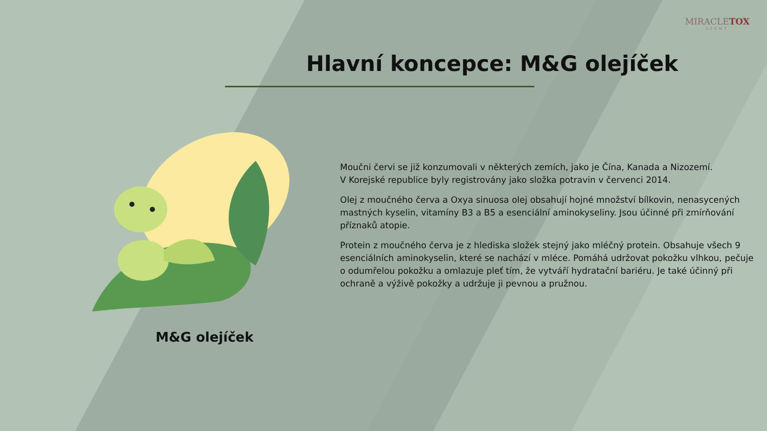MIRACLETOX
LIGHT
Hlavní koncepce: M&G olejíček
M&G olejíček
Moučni červi se již konzumovali v některých zemích, jako je Čína, Kanada a Nizozemí.
V Korejské republice byly registrovány jako složka potravin v červenci 2014.
Olej z moučného červa a Oxya sinuosa olej obsahují hojné množství bílkovin, nenasycených mastných kyselin, vitamíny B3 a B5 a esenciální aminokyseliny. Jsou účinné při zmírňování příznaků atopie.
Protein z moučného červa je z hlediska složek stejný jako mléčný protein. Obsahuje všech 9 esenciálních aminokyselin, které se nachází v mléce. Pomáhá udržovat pokožku vlhkou, pečuje o odumřelou pokožku a omlazuje pleť tím, že vytváří hydratační bariéru. Je také účinný při ochraně a výživě pokožky a udržuje ji pevnou a pružnou.